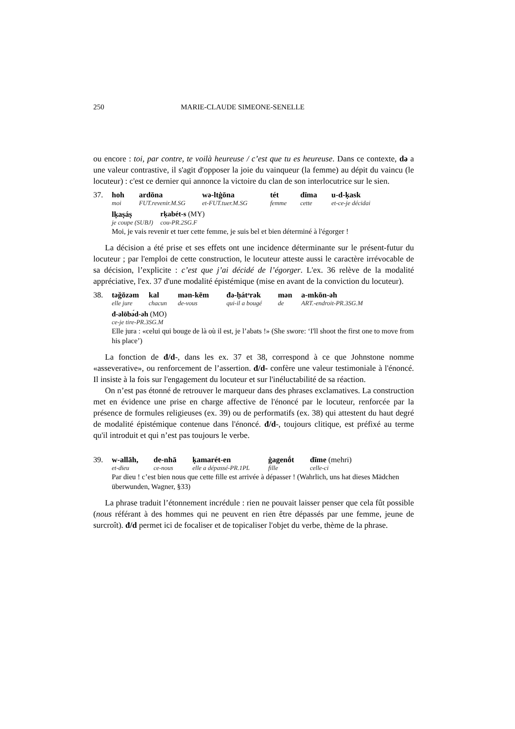250 MARIE-CLAUDE SIMEONE-SENELLE
ou encore : toi, par contre, te voilà heureuse / c’est que tu es heureuse. Dans ce contexte, də a une valeur contrastive, il s'agit d'opposer la joie du vainqueur (la femme) au dépit du vaincu (le locuteur) : c'est ce dernier qui annonce la victoire du clan de son interlocutrice sur le sien.
37. hoh ardōna wə-ltġōna tét dīma u-d-ḳask
moi FUT.revenir.M.SG et-FUT.tuer.M.SG femme cette et-ce-je décidai
lḳaṣáṣ rḳabét-s (MY)
je coupe (SUBJ) cou-PR.2SG.F
Moi, je vais revenir et tuer cette femme, je suis bel et bien déterminé à l'égorger !
La décision a été prise et ses effets ont une incidence déterminante sur le présent-futur du locuteur ; par l'emploi de cette construction, le locuteur atteste aussi le caractère irrévocable de sa décision, l’explicite : c’est que j’ai décidé de l’égorger. L'ex. 36 relève de la modalité appréciative, l'ex. 37 d'une modalité épistémique (mise en avant de la conviction du locuteur).
38. təğōzəm kal mən-kēm đə-ḥátᵊrək mən a-mkōn-əh
elle jure chacun de-vous qui-il a bougé de ART.-endroit-PR.3SG.M
đ-əlōbə́d-əh (MO)
ce-je tire-PR.3SG.M
Elle jura : «celui qui bouge de là où il est, je l’abats !» (She swore: ‘I'll shoot the first one to move from his place’)
La fonction de đ/d-, dans les ex. 37 et 38, correspond à ce que Johnstone nomme «asseverative», ou renforcement de l’assertion. đ/d- confère une valeur testimoniale à l'énoncé. Il insiste à la fois sur l'engagement du locuteur et sur l'inéluctabilité de sa réaction.
On n’est pas étonné de retrouver le marqueur dans des phrases exclamatives. La construction met en évidence une prise en charge affective de l'énoncé par le locuteur, renforcée par la présence de formules religieuses (ex. 39) ou de performatifs (ex. 38) qui attestent du haut degré de modalité épistémique contenue dans l'énoncé. đ/d-, toujours clitique, est préfixé au terme qu'il introduit et qui n’est pas toujours le verbe.
39. w-allāh, de-nhā ḳamarét-en ġagenṓt dīme (mehri)
et-dieu ce-nous elle a dépassé-PR.1PL fille celle-ci
Par dieu ! c’est bien nous que cette fille est arrivée à dépasser ! (Wahrlich, uns hat dieses Mädchen überwunden, Wagner, §33)
La phrase traduit l’étonnement incrédule : rien ne pouvait laisser penser que cela fût possible (nous référant à des hommes qui ne peuvent en rien être dépassés par une femme, jeune de surcroît). đ/d permet ici de focaliser et de topicaliser l'objet du verbe, thème de la phrase.